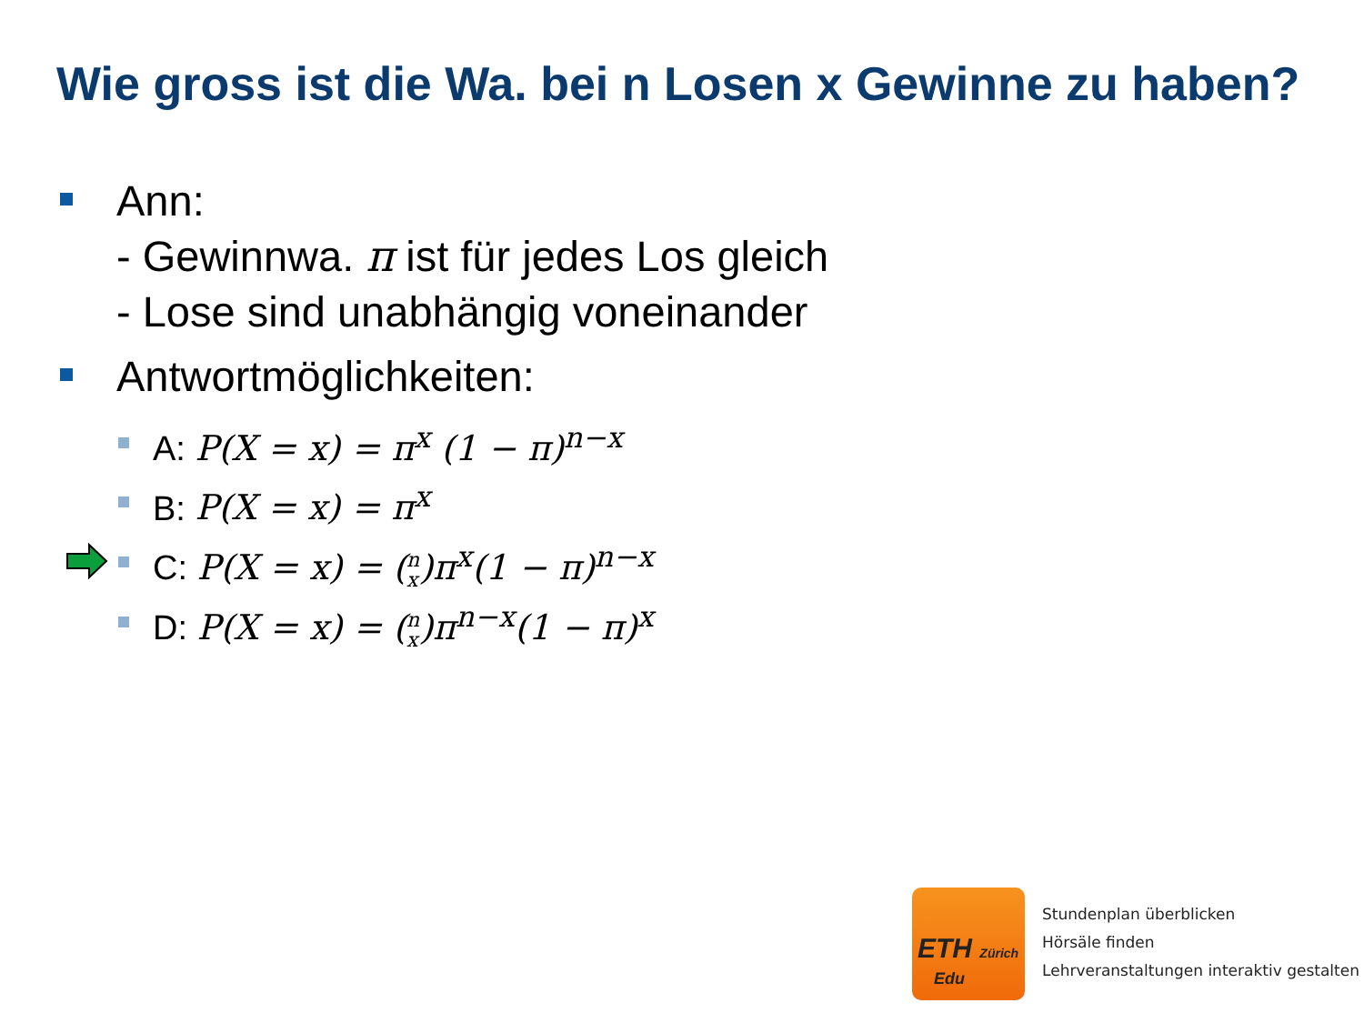Wie gross ist die Wa. bei n Losen x Gewinne zu haben?
Ann:
- Gewinnwa. π ist für jedes Los gleich
- Lose sind unabhängig voneinander
Antwortmöglichkeiten:
A: P(X = x) = π<sup>x</sup> (1 − π)<sup>n−x</sup>
B: P(X = x) = π<sup>x</sup>
C: P(X = x) = (n x)π<sup>x</sup>(1 − π)<sup>n−x</sup>
D: P(X = x) = (n x)π<sup>n−x</sup>(1 − π)<sup>x</sup>
ETH Zürich
Edu
Stundenplan überblicken
Hörsäle finden
Lehrveranstaltungen interaktiv gestalten